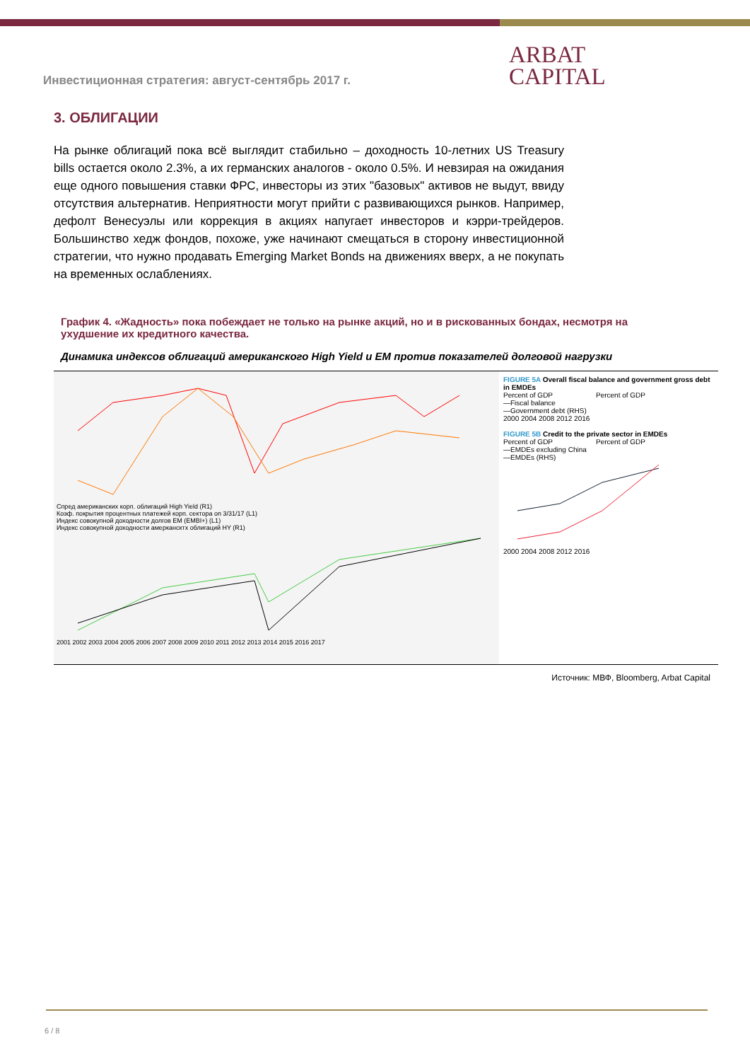Инвестиционная стратегия: август-сентябрь 2017 г.
ARBAT
CAPITAL
3. ОБЛИГАЦИИ
На рынке облигаций пока всё выглядит стабильно – доходность 10-летних US Treasury bills остается около 2.3%, а их германских аналогов - около 0.5%. И невзирая на ожидания еще одного повышения ставки ФРС, инвесторы из этих "базовых" активов не выдут, ввиду отсутствия альтернатив. Неприятности могут прийти с развивающихся рынков. Например, дефолт Венесуэлы или коррекция в акциях напугает инвесторов и кэрри-трейдеров. Большинство хедж фондов, похоже, уже начинают смещаться в сторону инвестиционной стратегии, что нужно продавать Emerging Market Bonds на движениях вверх, а не покупать на временных ослаблениях.
График 4. «Жадность» пока побеждает не только на рынке акций, но и в рискованных бондах, несмотря на ухудшение их кредитного качества.
Динамика индексов облигаций американского High Yield и EM против показателей долговой нагрузки
Спред американских корп. облигаций High Yield (R1)
Коэф. покрытия процентных платежей корп. сектора on 3/31/17 (L1)
Индекс совокупной доходности долгов EM (EMBI+) (L1)
Индекс совокупной доходности амеркансктх облигаций HY (R1)
2001 2002 2003 2004 2005 2006 2007 2008 2009 2010 2011 2012 2013 2014 2015 2016 2017
FIGURE 5A Overall fiscal balance and government gross debt in EMDEs
Percent of GDP Percent of GDP
—Fiscal balance
—Government debt (RHS)
2000 2004 2008 2012 2016
FIGURE 5B Credit to the private sector in EMDEs
Percent of GDP Percent of GDP
—EMDEs excluding China
—EMDEs (RHS)
2000 2004 2008 2012 2016
Источник: МВФ, Bloomberg, Arbat Capital
6 / 8